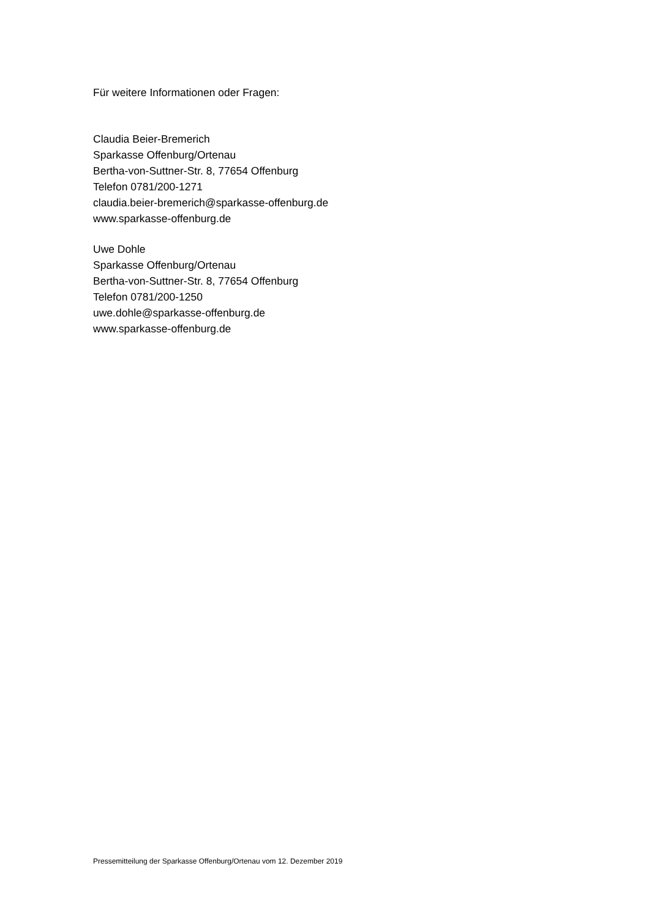Für weitere Informationen oder Fragen:
Claudia Beier-Bremerich
Sparkasse Offenburg/Ortenau
Bertha-von-Suttner-Str. 8, 77654 Offenburg
Telefon 0781/200-1271
claudia.beier-bremerich@sparkasse-offenburg.de
www.sparkasse-offenburg.de
Uwe Dohle
Sparkasse Offenburg/Ortenau
Bertha-von-Suttner-Str. 8, 77654 Offenburg
Telefon 0781/200-1250
uwe.dohle@sparkasse-offenburg.de
www.sparkasse-offenburg.de
Pressemitteilung der Sparkasse Offenburg/Ortenau vom 12. Dezember 2019